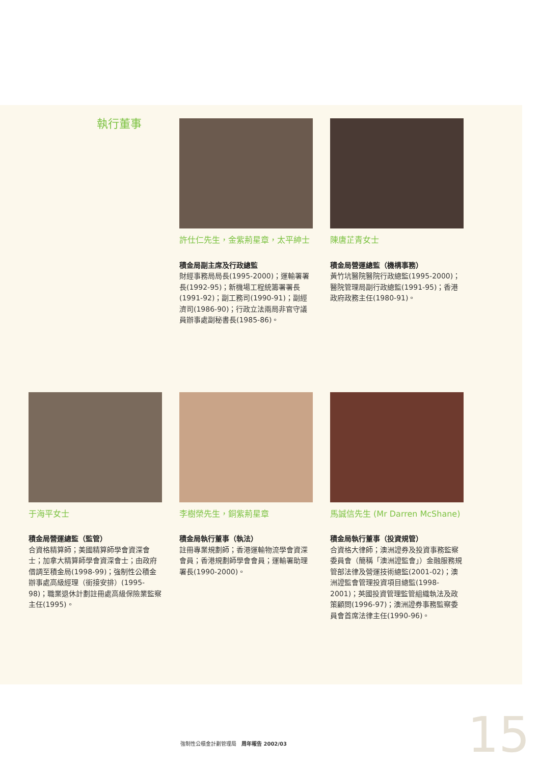執行董事
許仕仁先生，金紫荊星章，太平紳士
積金局副主席及行政總監
財經事務局局長(1995-2000)；運輸署署長(1992-95)；新機場工程統籌署署長(1991-92)；副工務司(1990-91)；副經濟司(1986-90)；行政立法兩局非官守議員辦事處副秘書長(1985-86)。
陳唐芷青女士
積金局營運總監（機構事務）
黃竹坑醫院醫院行政總監(1995-2000)；醫院管理局副行政總監(1991-95)；香港政府政務主任(1980-91)。
于海平女士
積金局營運總監（監管）
合資格精算師；美國精算師學會資深會士；加拿大精算師學會資深會士；由政府借調至積金局(1998-99)；強制性公積金辦事處高級經理（銜接安排）(1995-98)；職業退休計劃註冊處高級保險業監察主任(1995)。
李樹榮先生，銅紫荊星章
積金局執行董事（執法）
註冊專業規劃師；香港運輸物流學會資深會員；香港規劃師學會會員；運輸署助理署長(1990-2000)。
馬誠信先生 (Mr Darren McShane)
積金局執行董事（投資規管）
合資格大律師；澳洲證券及投資事務監察委員會（簡稱「澳洲證監會」）金融服務規管部法律及營運技術總監(2001-02)；澳洲證監會管理投資項目總監(1998-2001)；英國投資管理監管組織執法及政策顧問(1996-97)；澳洲證券事務監察委員會首席法律主任(1990-96)。
強制性公積金計劃管理局　周年報告 2002/03
15